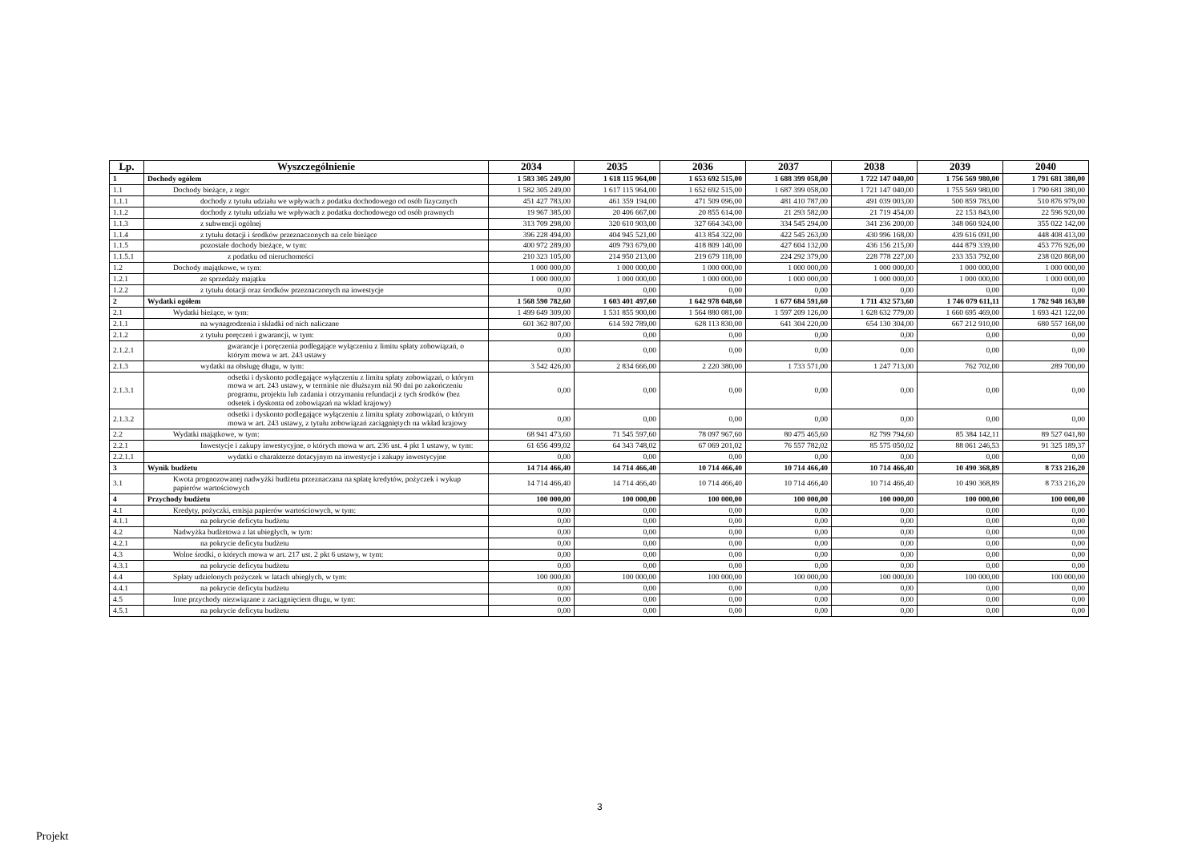| Lp. | Wyszczególnienie | 2034 | 2035 | 2036 | 2037 | 2038 | 2039 | 2040 |
| --- | --- | --- | --- | --- | --- | --- | --- | --- |
| 1 | Dochody ogółem | 1 583 305 249,00 | 1 618 115 964,00 | 1 653 692 515,00 | 1 688 399 058,00 | 1 722 147 040,00 | 1 756 569 980,00 | 1 791 681 380,00 |
| 1.1 | Dochody bieżące, z tego: | 1 582 305 249,00 | 1 617 115 964,00 | 1 652 692 515,00 | 1 687 399 058,00 | 1 721 147 040,00 | 1 755 569 980,00 | 1 790 681 380,00 |
| 1.1.1 | dochody z tytułu udziału we wpływach z podatku dochodowego od osób fizycznych | 451 427 783,00 | 461 359 194,00 | 471 509 096,00 | 481 410 787,00 | 491 039 003,00 | 500 859 783,00 | 510 876 979,00 |
| 1.1.2 | dochody z tytułu udziału we wpływach z podatku dochodowego od osób prawnych | 19 967 385,00 | 20 406 667,00 | 20 855 614,00 | 21 293 582,00 | 21 719 454,00 | 22 153 843,00 | 22 596 920,00 |
| 1.1.3 | z subwencji ogólnej | 313 709 298,00 | 320 610 903,00 | 327 664 343,00 | 334 545 294,00 | 341 236 200,00 | 348 060 924,00 | 355 022 142,00 |
| 1.1.4 | z tytułu dotacji i środków przeznaczonych na cele bieżące | 396 228 494,00 | 404 945 521,00 | 413 854 322,00 | 422 545 263,00 | 430 996 168,00 | 439 616 091,00 | 448 408 413,00 |
| 1.1.5 | pozostałe dochody bieżące, w tym: | 400 972 289,00 | 409 793 679,00 | 418 809 140,00 | 427 604 132,00 | 436 156 215,00 | 444 879 339,00 | 453 776 926,00 |
| 1.1.5.1 | z podatku od nieruchomości | 210 323 105,00 | 214 950 213,00 | 219 679 118,00 | 224 292 379,00 | 228 778 227,00 | 233 353 792,00 | 238 020 868,00 |
| 1.2 | Dochody majątkowe, w tym: | 1 000 000,00 | 1 000 000,00 | 1 000 000,00 | 1 000 000,00 | 1 000 000,00 | 1 000 000,00 | 1 000 000,00 |
| 1.2.1 | ze sprzedaży majątku | 1 000 000,00 | 1 000 000,00 | 1 000 000,00 | 1 000 000,00 | 1 000 000,00 | 1 000 000,00 | 1 000 000,00 |
| 1.2.2 | z tytułu dotacji oraz środków przeznaczonych na inwestycje | 0,00 | 0,00 | 0,00 | 0,00 | 0,00 | 0,00 | 0,00 |
| 2 | Wydatki ogółem | 1 568 590 782,60 | 1 603 401 497,60 | 1 642 978 048,60 | 1 677 684 591,60 | 1 711 432 573,60 | 1 746 079 611,11 | 1 782 948 163,80 |
| 2.1 | Wydatki bieżące, w tym: | 1 499 649 309,00 | 1 531 855 900,00 | 1 564 880 081,00 | 1 597 209 126,00 | 1 628 632 779,00 | 1 660 695 469,00 | 1 693 421 122,00 |
| 2.1.1 | na wynagrodzenia i składki od nich naliczane | 601 362 807,00 | 614 592 789,00 | 628 113 830,00 | 641 304 220,00 | 654 130 304,00 | 667 212 910,00 | 680 557 168,00 |
| 2.1.2 | z tytułu poręczeń i gwarancji, w tym: | 0,00 | 0,00 | 0,00 | 0,00 | 0,00 | 0,00 | 0,00 |
| 2.1.2.1 | gwarancje i poręczenia podlegające wyłączeniu z limitu spłaty zobowiązań, o którym mowa w art. 243 ustawy | 0,00 | 0,00 | 0,00 | 0,00 | 0,00 | 0,00 | 0,00 |
| 2.1.3 | wydatki na obsługę długu, w tym: | 3 542 426,00 | 2 834 666,00 | 2 220 380,00 | 1 733 571,00 | 1 247 713,00 | 762 702,00 | 289 700,00 |
| 2.1.3.1 | odsetki i dyskonto podlegające wyłączeniu z limitu spłaty zobowiązań, o którym mowa w art. 243 ustawy, w terminie nie dłuższym niż 90 dni po zakończeniu programu, projektu lub zadania i otrzymaniu refundacji z tych środków (bez odsetek i dyskonta od zobowiązań na wkład krajowy) | 0,00 | 0,00 | 0,00 | 0,00 | 0,00 | 0,00 | 0,00 |
| 2.1.3.2 | odsetki i dyskonto podlegające wyłączeniu z limitu spłaty zobowiązań, o którym mowa w art. 243 ustawy, z tytułu zobowiązań zaciągniętych na wkład krajowy | 0,00 | 0,00 | 0,00 | 0,00 | 0,00 | 0,00 | 0,00 |
| 2.2 | Wydatki majątkowe, w tym: | 68 941 473,60 | 71 545 597,60 | 78 097 967,60 | 80 475 465,60 | 82 799 794,60 | 85 384 142,11 | 89 527 041,80 |
| 2.2.1 | Inwestycje i zakupy inwestycyjne, o których mowa w art. 236 ust. 4 pkt 1 ustawy, w tym: | 61 656 499,02 | 64 343 748,02 | 67 069 201,02 | 76 557 782,02 | 85 575 050,02 | 88 061 246,53 | 91 325 189,37 |
| 2.2.1.1 | wydatki o charakterze dotacyjnym na inwestycje i zakupy inwestycyjne | 0,00 | 0,00 | 0,00 | 0,00 | 0,00 | 0,00 | 0,00 |
| 3 | Wynik budżetu | 14 714 466,40 | 14 714 466,40 | 10 714 466,40 | 10 714 466,40 | 10 714 466,40 | 10 490 368,89 | 8 733 216,20 |
| 3.1 | Kwota prognozowanej nadwyżki budżetu przeznaczana na spłatę kredytów, pożyczek i wykup papierów wartościowych | 14 714 466,40 | 14 714 466,40 | 10 714 466,40 | 10 714 466,40 | 10 714 466,40 | 10 490 368,89 | 8 733 216,20 |
| 4 | Przychody budżetu | 100 000,00 | 100 000,00 | 100 000,00 | 100 000,00 | 100 000,00 | 100 000,00 | 100 000,00 |
| 4.1 | Kredyty, pożyczki, emisja papierów wartościowych, w tym: | 0,00 | 0,00 | 0,00 | 0,00 | 0,00 | 0,00 | 0,00 |
| 4.1.1 | na pokrycie deficytu budżetu | 0,00 | 0,00 | 0,00 | 0,00 | 0,00 | 0,00 | 0,00 |
| 4.2 | Nadwyżka budżetowa z lat ubiegłych, w tym: | 0,00 | 0,00 | 0,00 | 0,00 | 0,00 | 0,00 | 0,00 |
| 4.2.1 | na pokrycie deficytu budżetu | 0,00 | 0,00 | 0,00 | 0,00 | 0,00 | 0,00 | 0,00 |
| 4.3 | Wolne środki, o których mowa w art. 217 ust. 2 pkt 6 ustawy, w tym: | 0,00 | 0,00 | 0,00 | 0,00 | 0,00 | 0,00 | 0,00 |
| 4.3.1 | na pokrycie deficytu budżetu | 0,00 | 0,00 | 0,00 | 0,00 | 0,00 | 0,00 | 0,00 |
| 4.4 | Spłaty udzielonych pożyczek w latach ubiegłych, w tym: | 100 000,00 | 100 000,00 | 100 000,00 | 100 000,00 | 100 000,00 | 100 000,00 | 100 000,00 |
| 4.4.1 | na pokrycie deficytu budżetu | 0,00 | 0,00 | 0,00 | 0,00 | 0,00 | 0,00 | 0,00 |
| 4.5 | Inne przychody niezwiązane z zaciągnięciem długu, w tym: | 0,00 | 0,00 | 0,00 | 0,00 | 0,00 | 0,00 | 0,00 |
| 4.5.1 | na pokrycie deficytu budżetu | 0,00 | 0,00 | 0,00 | 0,00 | 0,00 | 0,00 | 0,00 |
3
Projekt